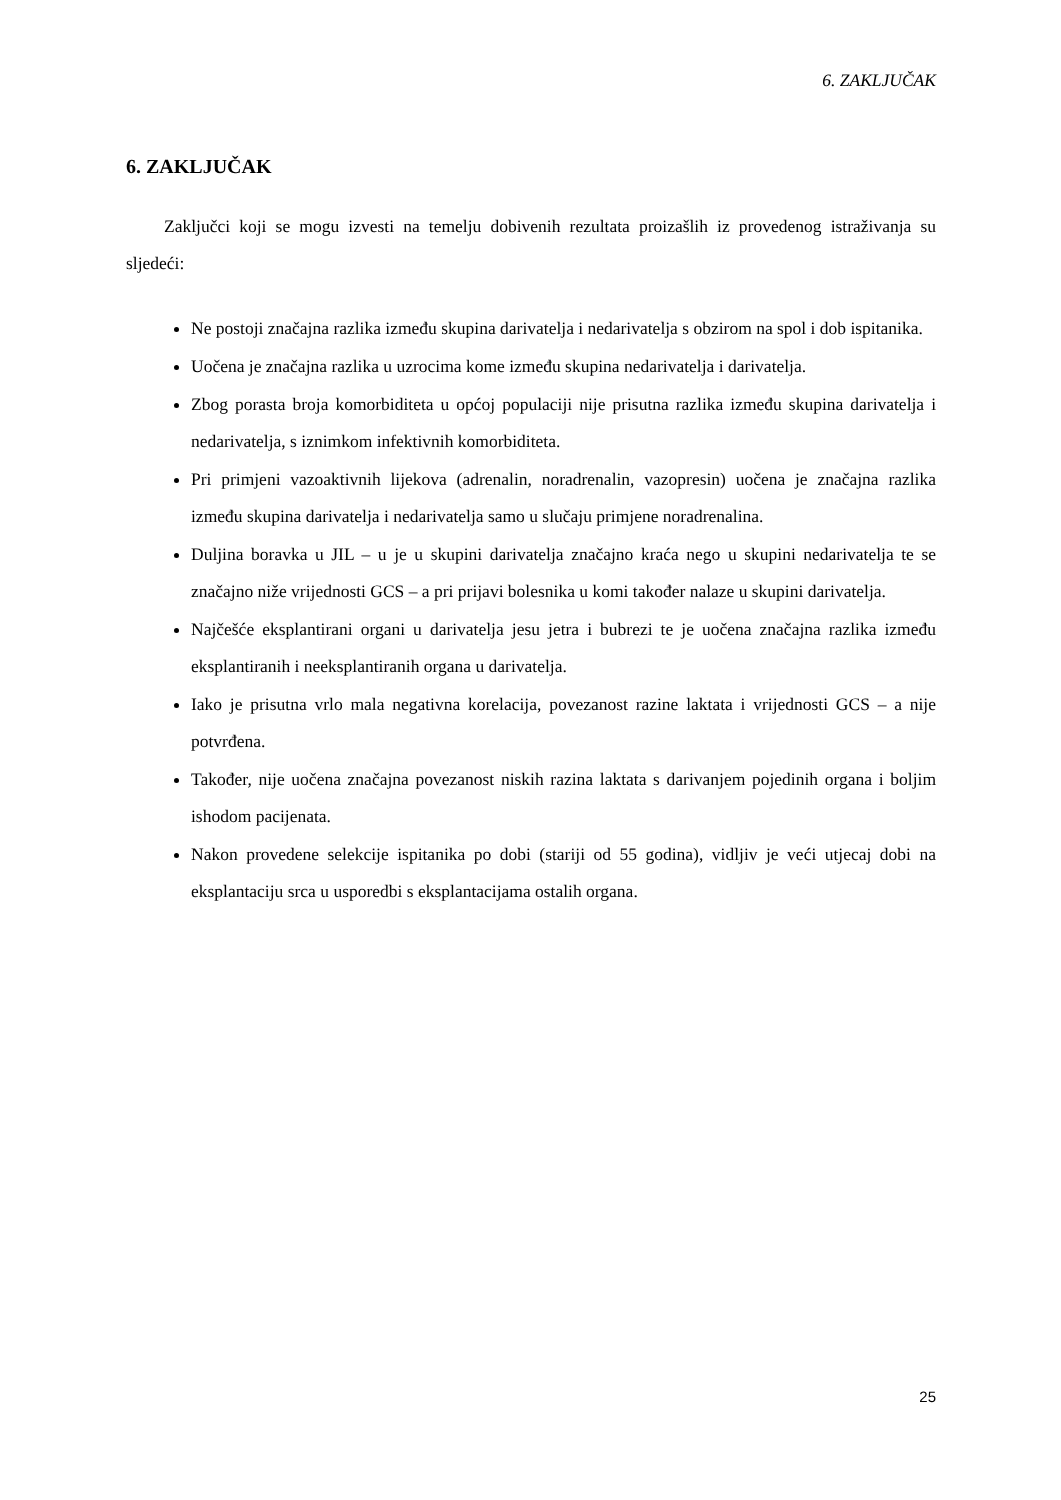6. ZAKLJUČAK
6. ZAKLJUČAK
Zaključci koji se mogu izvesti na temelju dobivenih rezultata proizašlih iz provedenog istraživanja su sljedeći:
Ne postoji značajna razlika između skupina darivatelja i nedarivatelja s obzirom na spol i dob ispitanika.
Uočena je značajna razlika u uzrocima kome između skupina nedarivatelja i darivatelja.
Zbog porasta broja komorbiditeta u općoj populaciji nije prisutna razlika između skupina darivatelja i nedarivatelja, s iznimkom infektivnih komorbiditeta.
Pri primjeni vazoaktivnih lijekova (adrenalin, noradrenalin, vazopresin) uočena je značajna razlika između skupina darivatelja i nedarivatelja samo u slučaju primjene noradrenalina.
Duljina boravka u JIL – u je u skupini darivatelja značajno kraća nego u skupini nedarivatelja te se značajno niže vrijednosti GCS – a pri prijavi bolesnika u komi također nalaze u skupini darivatelja.
Najčešće eksplantirani organi u darivatelja jesu jetra i bubrezi te je uočena značajna razlika između eksplantiranih i neeksplantiranih organa u darivatelja.
Iako je prisutna vrlo mala negativna korelacija, povezanost razine laktata i vrijednosti GCS – a nije potvrđena.
Također, nije uočena značajna povezanost niskih razina laktata s darivanjem pojedinih organa i boljim ishodom pacijenata.
Nakon provedene selekcije ispitanika po dobi (stariji od 55 godina), vidljiv je veći utjecaj dobi na eksplantaciju srca u usporedbi s eksplantacijama ostalih organa.
25